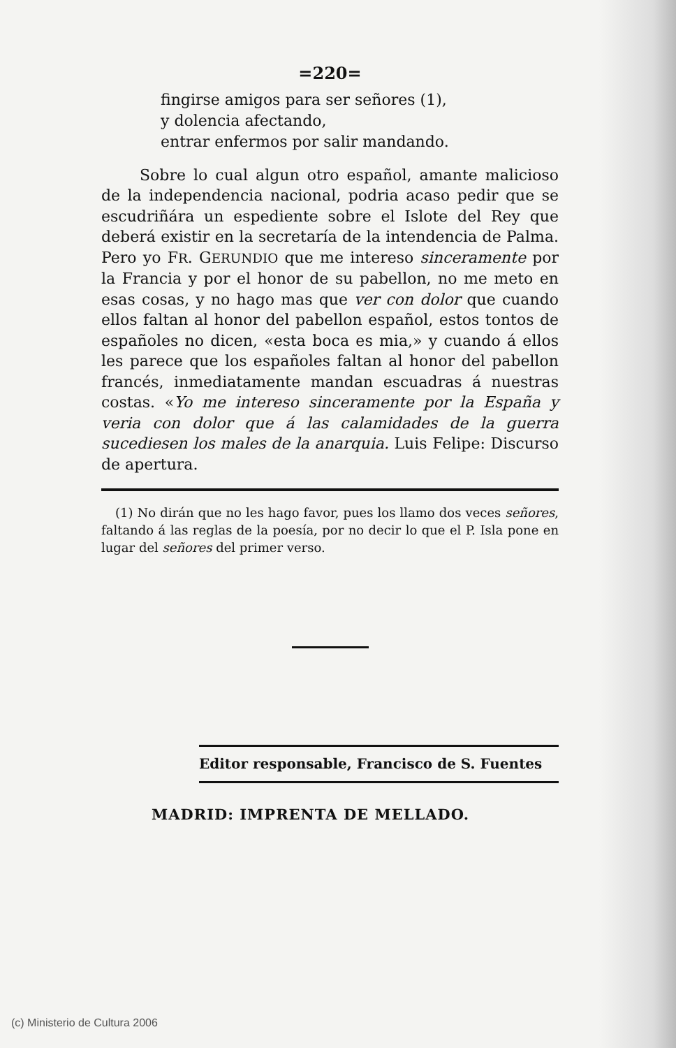=220=
fingirse amigos para ser señores (1),
y dolencia afectando,
entrar enfermos por salir mandando.
Sobre lo cual algun otro español, amante malicioso de la independencia nacional, podria acaso pedir que se escudriñára un espediente sobre el Islote del Rey que deberá existir en la secretaría de la intendencia de Palma. Pero yo FR. GERUNDIO que me intereso sinceramente por la Francia y por el honor de su pabellon, no me meto en esas cosas, y no hago mas que ver con dolor que cuando ellos faltan al honor del pabellon español, estos tontos de españoles no dicen, «esta boca es mia,» y cuando á ellos les parece que los españoles faltan al honor del pabellon francés, inmediatamente mandan escuadras á nuestras costas. «Yo me intereso sinceramente por la España y veria con dolor que á las calamidades de la guerra sucediesen los males de la anarquia. Luis Felipe: Discurso de apertura.
(1) No dirán que no les hago favor, pues los llamo dos veces señores, faltando á las reglas de la poesía, por no decir lo que el P. Isla pone en lugar del señores del primer verso.
Editor responsable, Francisco de S. Fuentes
MADRID: IMPRENTA DE MELLADO.
(c) Ministerio de Cultura 2006